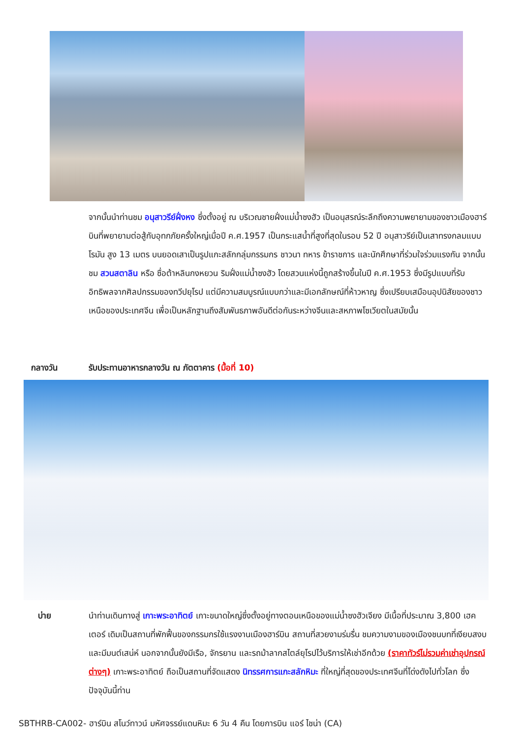จากนั้นนำท่านชม อนุสาวรีย์ฝั่งหง ซึ่งตั้งอยู่ ณ บริเวณชายฝั่งแม่น้ำซงฮัว เป็นอนุสรณ์ระลึกถึงความพยายามของชาวเมืองฮาร์บินที่พยายามต่อสู้กับอุทกภัยครั้งใหญ่เมื่อปี ค.ศ.1957 เป็นกระแสน้ำที่สูงที่สุดในรอบ 52 ปี อนุสาวรีย์เป็นเสาทรงกลมแบบโรมัน สูง 13 เมตร บนยอดเสาเป็นรูปแกะสลักกลุ่มกรรมกร ชาวนา ทหาร ข้าราชการ และนักศึกษาที่ร่วมใจร่วมแรงกัน จากนั้นชม สวนสตาลิน หรือ ซื่อต้าหลินกงหยวน ริมฝั่งแม่น้ำซงฮัว โดยสวนแห่งนี้ถูกสร้างขึ้นในปี ค.ศ.1953 ซึ่งมีรูปแบบที่รับอิทธิพลจากศิลปกรรมของทวีปยุโรป แต่มีความสมบูรณ์แบบกว่าและมีเอกลักษณ์ที่ห้าวหาญ ซึ่งเปรียบเสมือนอุปนิสัยของชาวเหนือของประเทศจีน เพื่อเป็นหลักฐานถึงสัมพันธภาพอันดีต่อกันระหว่างจีนและสหภาพโซเวียตในสมัยนั้น
กลางวัน รับประทานอาหารกลางวัน ณ ภัตตาคาร (มื้อที่ 10)
บ่าย นำท่านเดินทางสู่ เกาะพระอาทิตย์ เกาะขนาดใหญ่ซึ่งตั้งอยู่ทางตอนเหนือของแม่น้ำซงฮัวเจียง มีเนื้อที่ประมาณ 3,800 เฮคเตอร์ เดิมเป็นสถานที่พักฟื้นของกรรมกรใช้แรงงานเมืองฮาร์บิน สถานที่สวยงามร่มรื่น ชมความงามของเมืองชนบทที่เงียบสงบและมีมนต์เสน่ห์ นอกจากนั้นยังมีเรือ, จักรยาน และรถม้าลากสไตล์ยุโรปไว้บริการให้เช่าอีกด้วย (ราคาทัวร์ไม่รวมค่าเช่าอุปกรณ์ต่างๆ) เกาะพระอาทิตย์ ถือเป็นสถานที่จัดแสดง นิทรรศการแกะสลักหิมะ ที่ใหญ่ที่สุดของประเทศจีนที่โด่งดังไปทั่วโลก ซึ่งปัจจุบันนี้ท่าน
SBTHRB-CA002- ฮาร์บิน สโนว์ทาวน์ มหัศจรรย์แดนหิมะ 6 วัน 4 คืน โดยการบิน แอร์ ไชน่า (CA)